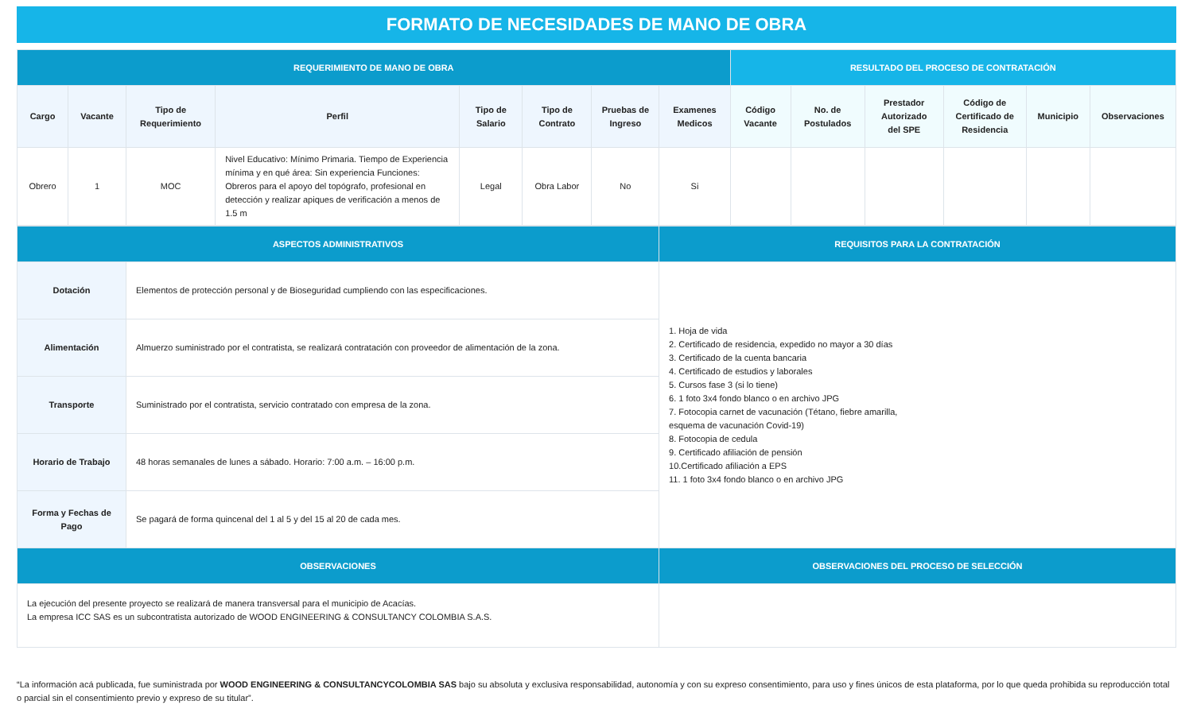FORMATO DE NECESIDADES DE MANO DE OBRA
| REQUERIMIENTO DE MANO DE OBRA | | | | | | | | RESULTADO DEL PROCESO DE CONTRATACIÓN | | | | | |
| --- | --- | --- | --- | --- | --- | --- | --- | --- | --- | --- | --- | --- | --- |
| Cargo | Vacante | Tipo de Requerimiento | Perfil | Tipo de Salario | Tipo de Contrato | Pruebas de Ingreso | Examenes Medicos | Código Vacante | No. de Postulados | Prestador Autorizado del SPE | Código de Certificado de Residencia | Municipio | Observaciones |
| Obrero | 1 | MOC | Nivel Educativo: Mínimo Primaria. Tiempo de Experiencia mínima y en qué área: Sin experiencia Funciones: Obreros para el apoyo del topógrafo, profesional en detección y realizar apiques de verificación a menos de 1.5 m | Legal | Obra Labor | No | Si | | | | | | |
| ASPECTOS ADMINISTRATIVOS | | REQUISITOS PARA LA CONTRATACIÓN |
| --- | --- | --- |
| Dotación | Elementos de protección personal y de Bioseguridad cumpliendo con las especificaciones. | 1. Hoja de vida 2. Certificado de residencia, expedido no mayor a 30 días 3. Certificado de la cuenta bancaria 4. Certificado de estudios y laborales 5. Cursos fase 3 (si lo tiene) 6. 1 foto 3x4 fondo blanco o en archivo JPG 7. Fotocopia carnet de vacunación (Tétano, fiebre amarilla, esquema de vacunación Covid-19) 8. Fotocopia de cedula 9. Certificado afiliación de pensión 10.Certificado afiliación a EPS 11. 1 foto 3x4 fondo blanco o en archivo JPG |
| Alimentación | Almuerzo suministrado por el contratista, se realizará contratación con proveedor de alimentación de la zona. | |
| Transporte | Suministrado por el contratista, servicio contratado con empresa de la zona. | |
| Horario de Trabajo | 48 horas semanales de lunes a sábado. Horario: 7:00 a.m. – 16:00 p.m. | |
| Forma y Fechas de Pago | Se pagará de forma quincenal del 1 al 5 y del 15 al 20 de cada mes. | |
| OBSERVACIONES | | OBSERVACIONES DEL PROCESO DE SELECCIÓN |
| La ejecución del presente proyecto se realizará de manera transversal para el municipio de Acacías. La empresa ICC SAS es un subcontratista autorizado de WOOD ENGINEERING & CONSULTANCY COLOMBIA S.A.S. | | |
“La información acá publicada, fue suministrada por WOOD ENGINEERING & CONSULTANCYCOLOMBIA SAS bajo su absoluta y exclusiva responsabilidad, autonomía y con su expreso consentimiento, para uso y fines únicos de esta plataforma, por lo que queda prohibida su reproducción total o parcial sin el consentimiento previo y expreso de su titular”.